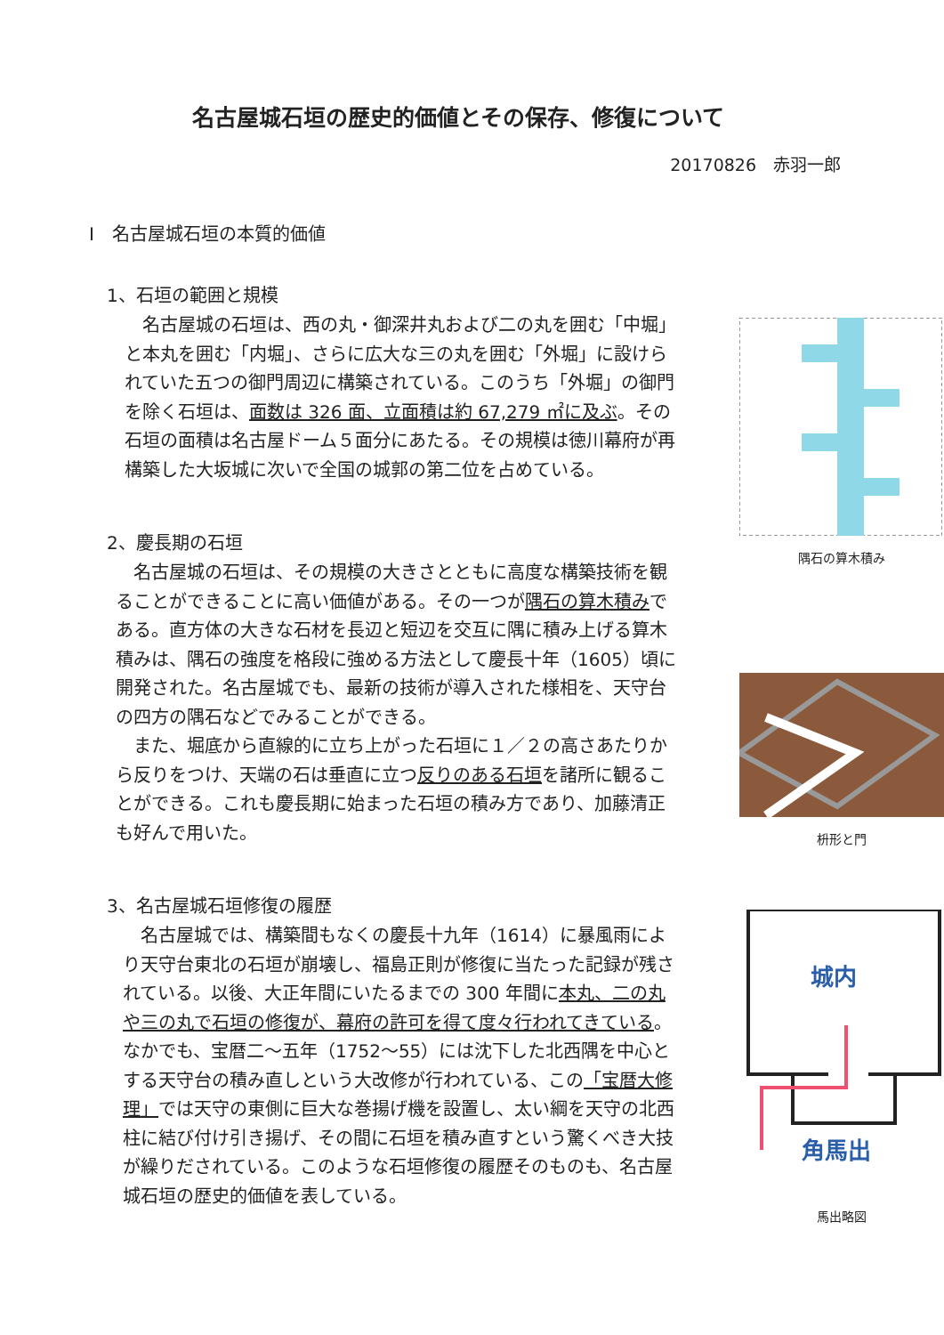名古屋城石垣の歴史的価値とその保存、修復について
20170826　赤羽一郎
Ⅰ　名古屋城石垣の本質的価値
1、石垣の範囲と規模
名古屋城の石垣は、西の丸・御深井丸および二の丸を囲む「中堀」と本丸を囲む「内堀」、さらに広大な三の丸を囲む「外堀」に設けられていた五つの御門周辺に構築されている。このうち「外堀」の御門を除く石垣は、面数は 326 面、立面積は約 67,279 ㎡に及ぶ。その石垣の面積は名古屋ドーム５面分にあたる。その規模は徳川幕府が再構築した大坂城に次いで全国の城郭の第二位を占めている。
2、慶長期の石垣
名古屋城の石垣は、その規模の大きさとともに高度な構築技術を観ることができることに高い価値がある。その一つが隅石の算木積みである。直方体の大きな石材を長辺と短辺を交互に隅に積み上げる算木積みは、隅石の強度を格段に強める方法として慶長十年（1605）頃に開発された。名古屋城でも、最新の技術が導入された様相を、天守台の四方の隅石などでみることができる。
また、堀底から直線的に立ち上がった石垣に１／２の高さあたりから反りをつけ、天端の石は垂直に立つ反りのある石垣を諸所に観ることができる。これも慶長期に始まった石垣の積み方であり、加藤清正も好んで用いた。
3、名古屋城石垣修復の履歴
名古屋城では、構築間もなくの慶長十九年（1614）に暴風雨により天守台東北の石垣が崩壊し、福島正則が修復に当たった記録が残されている。以後、大正年間にいたるまでの 300 年間に本丸、二の丸や三の丸で石垣の修復が、幕府の許可を得て度々行われてきている。なかでも、宝暦二～五年（1752～55）には沈下した北西隅を中心とする天守台の積み直しという大改修が行われている、この「宝暦大修理」では天守の東側に巨大な巻揚げ機を設置し、太い綱を天守の北西柱に結び付け引き揚げ、その間に石垣を積み直すという驚くべき大技が繰りだされている。このような石垣修復の履歴そのものも、名古屋城石垣の歴史的価値を表している。
隅石の算木積み
枡形と門
城内
角馬出
馬出略図